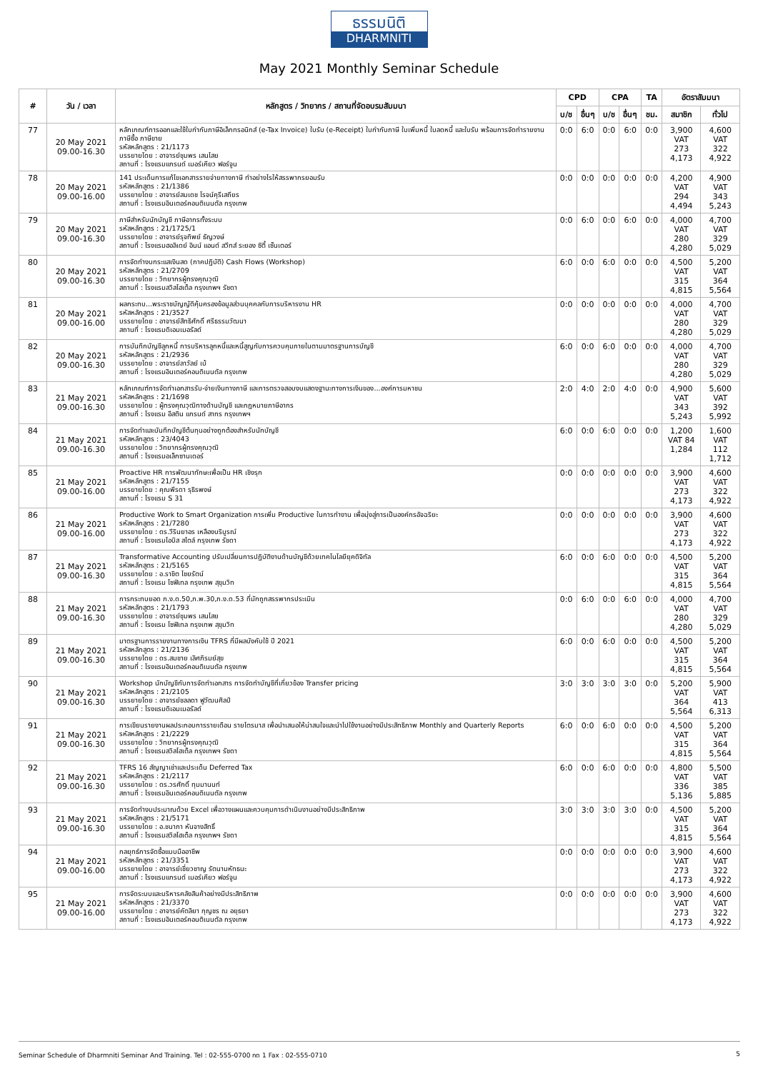ธรรมนิติ
DHARMNITI
May 2021 Monthly Seminar Schedule
| # | วัน / เวลา | หลักสูตร / วิทยากร / สถานที่จัดอบรมสัมมนา | CPD | | CPA | | TA | อัตราสัมมนา | |
| --- | --- | --- | --- | --- | --- | --- | --- | --- | --- |
| | | | บ/ช | อื่นๆ | บ/ช | อื่นๆ | ชม. | สมาชิก | ทั่วไป |
| 77 | 20 May 2021 09.00-16.30 | หลักเกณฑ์การออกและใช้ใบกำกับภาษีอิเล็กทรอนิกส์ (e-Tax Invoice) ใบรับ (e-Receipt) ใบกำกับภาษี ใบเพิ่มหนี้ ใบลดหนี้ และใบรับ พร้อมการจัดทำรายงานภาษีซื้อ ภาษีขาย รหัสหลักสูตร : 21/1173 บรรยายโดย : อาจารย์ชุมพร เสนไสย สถานที่ : โรงแรมแกรนด์ เมอร์เคียว ฟอร์จูน | 0:0 | 6:0 | 0:0 | 6:0 | 0:0 | 3,900 VAT 273 4,173 | 4,600 VAT 322 4,922 |
| 78 | 20 May 2021 09.00-16.00 | 141 ประเด็นการแก้ไขเอกสารรายจ่ายทางภาษี ทำอย่างไรให้สรรพากรยอมรับ รหัสหลักสูตร : 21/1386 บรรยายโดย : อาจารย์สมเดช โรจน์คุรีเสถียร สถานที่ : โรงแรมอินเตอร์คอนติเนนตัล กรุงเทพ | 0:0 | 0:0 | 0:0 | 0:0 | 0:0 | 4,200 VAT 294 4,494 | 4,900 VAT 343 5,243 |
| 79 | 20 May 2021 09.00-16.30 | ภาษีสำหรับนักบัญชี ภาษีอากรทั้งระบบ รหัสหลักสูตร : 21/1725/1 บรรยายโดย : อาจารย์รุจทิพย์ ธัญวงษ์ สถานที่ : โรงแรมฮอลิเดย์ อินน์ แอนด์ สวีทส์ ระยอง ซิตี้ เซ็นเตอร์ | 0:0 | 6:0 | 0:0 | 6:0 | 0:0 | 4,000 VAT 280 4,280 | 4,700 VAT 329 5,029 |
| 80 | 20 May 2021 09.00-16.30 | การจัดทำงบกระแสเงินสด (ภาคปฏิบัติ) Cash Flows (Workshop) รหัสหลักสูตร : 21/2709 บรรยายโดย : วิทยากรผู้ทรงคุณวุฒิ สถานที่ : โรงแรมสวิสโฮเต็ล กรุงเทพฯ รัชดา | 6:0 | 0:0 | 6:0 | 0:0 | 0:0 | 4,500 VAT 315 4,815 | 5,200 VAT 364 5,564 |
| 81 | 20 May 2021 09.00-16.00 | ผลกระทบ...พระราชบัญญัติคุ้มครองข้อมูลส่วนบุคคลกับการบริหารงาน HR รหัสหลักสูตร : 21/3527 บรรยายโดย : อาจารย์สิทธิศักดิ์ ศรีธรรมวัฒนา สถานที่ : โรงแรมดิเอมเมอรัลด์ | 0:0 | 0:0 | 0:0 | 0:0 | 0:0 | 4,000 VAT 280 4,280 | 4,700 VAT 329 5,029 |
| 82 | 20 May 2021 09.00-16.30 | การบันทึกบัญชีลูกหนี้ การบริหารลูกหนี้และหนี้สูญกับการควบคุมภายในตามมาตรฐานการบัญชี รหัสหลักสูตร : 21/2936 บรรยายโดย : อาจารย์ลาวัลย์ เบ้ สถานที่ : โรงแรมอินเตอร์คอนติเนนตัล กรุงเทพ | 6:0 | 0:0 | 6:0 | 0:0 | 0:0 | 4,000 VAT 280 4,280 | 4,700 VAT 329 5,029 |
| 83 | 21 May 2021 09.00-16.30 | หลักเกณฑ์การจัดทำเอกสารรับ-จ่ายเงินทางภาษี และการตรวจสอบงบแสดงฐานะทางการเงินของ...องค์การมหาชน รหัสหลักสูตร : 21/1698 บรรยายโดย : ผู้ทรงคุณวุฒิทางด้านบัญชี และกฎหมายภาษีอากร สถานที่ : โรงแรม อีสติน แกรนด์ สาทร กรุงเทพฯ | 2:0 | 4:0 | 2:0 | 4:0 | 0:0 | 4,900 VAT 343 5,243 | 5,600 VAT 392 5,992 |
| 84 | 21 May 2021 09.00-16.30 | การจัดทำและบันทึกบัญชีต้นทุนอย่างถูกต้องสำหรับนักบัญชี รหัสหลักสูตร : 23/4043 บรรยายโดย : วิทยากรผู้ทรงคุณวุฒิ สถานที่ : โรงแรมอเล็กซานเดอร์ | 6:0 | 0:0 | 6:0 | 0:0 | 0:0 | 1,200 VAT 84 1,284 | 1,600 VAT 112 1,712 |
| 85 | 21 May 2021 09.00-16.00 | Proactive HR การพัฒนาทักษะเพื่อเป็น HR เชิงรุก รหัสหลักสูตร : 21/7155 บรรยายโดย : คุณพีรดา รุธิรพงษ์ สถานที่ : โรงแรม S 31 | 0:0 | 0:0 | 0:0 | 0:0 | 0:0 | 3,900 VAT 273 4,173 | 4,600 VAT 322 4,922 |
| 86 | 21 May 2021 09.00-16.00 | Productive Work to Smart Organization การเพิ่ม Productive ในการทำงาน เพื่อมุ่งสู่การเป็นองค์กรอัจฉริยะ รหัสหลักสูตร : 21/7280 บรรยายโดย : ดร.วีรินยาอร เหลืองบริบูรณ์ สถานที่ : โรงแรมไอบิส สไตล์ กรุงเทพ รัชดา | 0:0 | 0:0 | 0:0 | 0:0 | 0:0 | 3,900 VAT 273 4,173 | 4,600 VAT 322 4,922 |
| 87 | 21 May 2021 09.00-16.30 | Transformative Accounting ปรับเปลี่ยนการปฏิบัติงานด้านบัญชีด้วยเทคโนโลยียุคดิจิทัล รหัสหลักสูตร : 21/5165 บรรยายโดย : อ.ราชิต ไชยรัตน์ สถานที่ : โรงแรม โซฟิเทล กรุงเทพ สุขุมวิท | 6:0 | 0:0 | 6:0 | 0:0 | 0:0 | 4,500 VAT 315 4,815 | 5,200 VAT 364 5,564 |
| 88 | 21 May 2021 09.00-16.30 | การกระทบยอด ภ.ง.ด.50,ภ.พ.30,ภ.ง.ด.53 ที่มักถูกสรรพากรประเมิน รหัสหลักสูตร : 21/1793 บรรยายโดย : อาจารย์ชุมพร เสนไสย สถานที่ : โรงแรม โซฟิเทล กรุงเทพ สุขุมวิท | 0:0 | 6:0 | 0:0 | 6:0 | 0:0 | 4,000 VAT 280 4,280 | 4,700 VAT 329 5,029 |
| 89 | 21 May 2021 09.00-16.30 | มาตรฐานการรายงานทางการเงิน TFRS ที่มีผลบังคับใช้ ปี 2021 รหัสหลักสูตร : 21/2136 บรรยายโดย : ดร.สมชาย เลิศภิรมย์สุข สถานที่ : โรงแรมอินเตอร์คอนติเนนตัล กรุงเทพ | 6:0 | 0:0 | 6:0 | 0:0 | 0:0 | 4,500 VAT 315 4,815 | 5,200 VAT 364 5,564 |
| 90 | 21 May 2021 09.00-16.30 | Workshop นักบัญชีกับการจัดทำเอกสาร การจัดทำบัญชีที่เกี่ยวข้อง Transfer pricing รหัสหลักสูตร : 21/2105 บรรยายโดย : อาจารย์ชลลดา ฟูวัฒนศิลป์ สถานที่ : โรงแรมดิเอมเมอรัลด์ | 3:0 | 3:0 | 3:0 | 3:0 | 0:0 | 5,200 VAT 364 5,564 | 5,900 VAT 413 6,313 |
| 91 | 21 May 2021 09.00-16.30 | การเขียนรายงานผลประกอบการรายเดือน รายไตรมาส เพื่อนำเสนอให้น่าสนใจและนำไปใช้งานอย่างมีประสิทธิภาพ Monthly and Quarterly Reports รหัสหลักสูตร : 21/2229 บรรยายโดย : วิทยากรผู้ทรงคุณวุฒิ สถานที่ : โรงแรมสวิสโฮเต็ล กรุงเทพฯ รัชดา | 6:0 | 0:0 | 6:0 | 0:0 | 0:0 | 4,500 VAT 315 4,815 | 5,200 VAT 364 5,564 |
| 92 | 21 May 2021 09.00-16.30 | TFRS 16 สัญญาเช่าและประเด็น Deferred Tax รหัสหลักสูตร : 21/2117 บรรยายโดย : ดร.วรศักดิ์ ทุมมานนท์ สถานที่ : โรงแรมอินเตอร์คอนติเนนตัล กรุงเทพ | 6:0 | 0:0 | 6:0 | 0:0 | 0:0 | 4,800 VAT 336 5,136 | 5,500 VAT 385 5,885 |
| 93 | 21 May 2021 09.00-16.30 | การจัดทำงบประมาณด้วย Excel เพื่อวางแผนและควบคุมการดำเนินงานอย่างมีประสิทธิภาพ รหัสหลักสูตร : 21/5171 บรรยายโดย : อ.ชนาภา หันจางสิทธิ์ สถานที่ : โรงแรมสวิสโฮเต็ล กรุงเทพฯ รัชดา | 3:0 | 3:0 | 3:0 | 3:0 | 0:0 | 4,500 VAT 315 4,815 | 5,200 VAT 364 5,564 |
| 94 | 21 May 2021 09.00-16.00 | กลยุทธ์การจัดซื้อแบบมืออาชีพ รหัสหลักสูตร : 21/3351 บรรยายโดย : อาจารย์เชี่ยวชาญ รัตนามหัทธนะ สถานที่ : โรงแรมแกรนด์ เมอร์เคียว ฟอร์จูน | 0:0 | 0:0 | 0:0 | 0:0 | 0:0 | 3,900 VAT 273 4,173 | 4,600 VAT 322 4,922 |
| 95 | 21 May 2021 09.00-16.00 | การจัดระบบและบริหารคลังสินค้าอย่างมีประสิทธิภาพ รหัสหลักสูตร : 21/3370 บรรยายโดย : อาจารย์คัตลิยา กุญชร ณ อยุธยา สถานที่ : โรงแรมอินเตอร์คอนติเนนตัล กรุงเทพ | 0:0 | 0:0 | 0:0 | 0:0 | 0:0 | 3,900 VAT 273 4,173 | 4,600 VAT 322 4,922 |
Seminar Schedule of Dharmniti Seminar And Training. Tel : 02-555-0700 กด 1 Fax : 02-555-0710 5